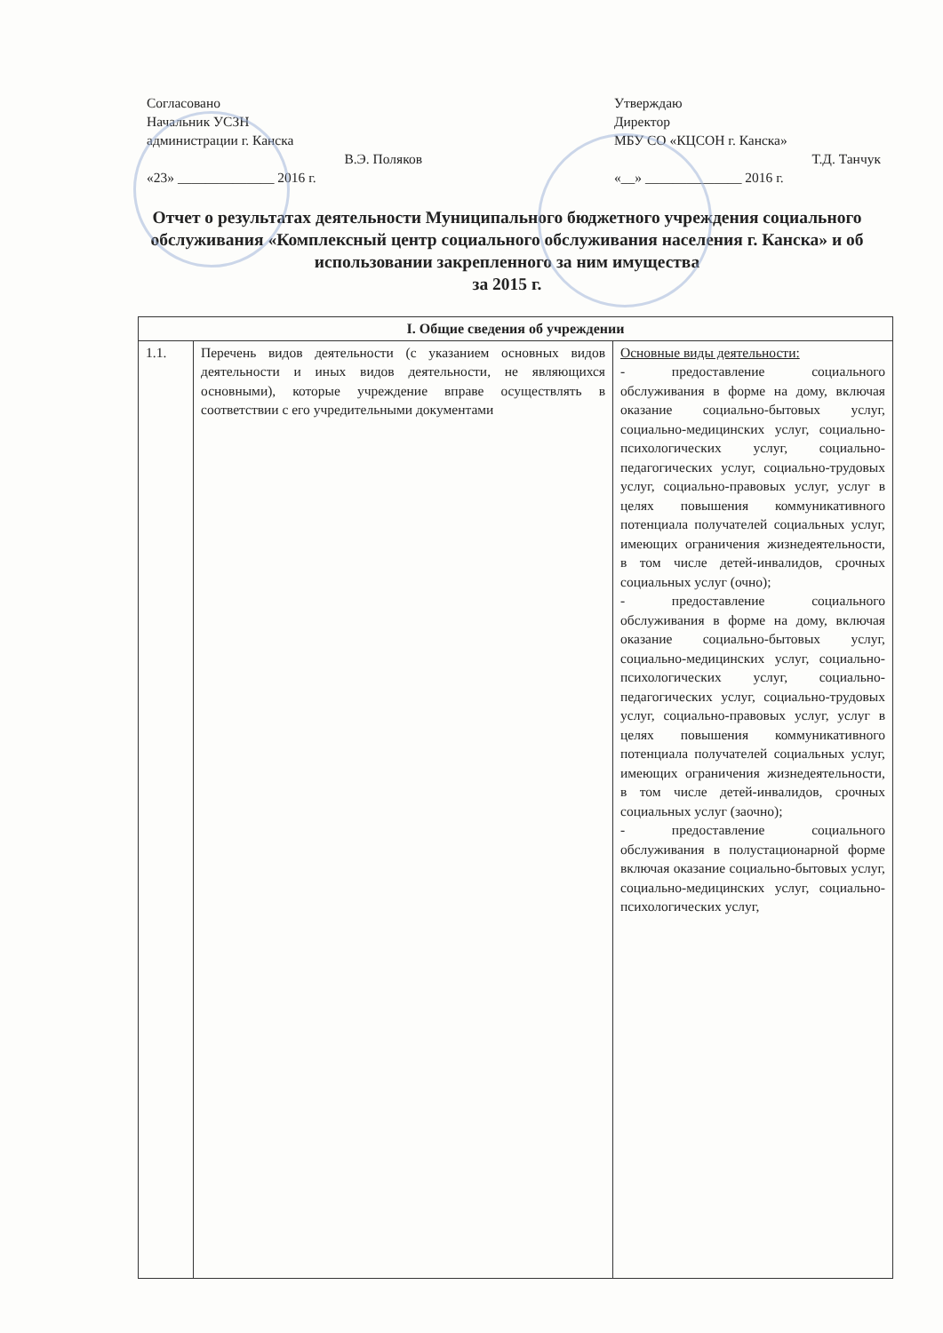Согласовано
Начальник УСЗН
администрации г. Канска
В.Э. Поляков
«23» ______________ 2016 г.
Утверждаю
Директор
МБУ СО «КЦСОН г. Канска»
Т.Д. Танчук
«__» ______________ 2016 г.
Отчет о результатах деятельности Муниципального бюджетного учреждения социального обслуживания «Комплексный центр социального обслуживания населения г. Канска» и об использовании закрепленного за ним имущества
за 2015 г.
| I. Общие сведения об учреждении | | |
| --- | --- | --- |
| 1.1. | Перечень видов деятельности (с указанием основных видов деятельности и иных видов деятельности, не являющихся основными), которые учреждение вправе осуществлять в соответствии с его учредительными документами | Основные виды деятельности: - предоставление социального обслуживания в форме на дому, включая оказание социально-бытовых услуг, социально-медицинских услуг, социально-психологических услуг, социально-педагогических услуг, социально-трудовых услуг, социально-правовых услуг, услуг в целях повышения коммуникативного потенциала получателей социальных услуг, имеющих ограничения жизнедеятельности, в том числе детей-инвалидов, срочных социальных услуг (очно); - предоставление социального обслуживания в форме на дому, включая оказание социально-бытовых услуг, социально-медицинских услуг, социально-психологических услуг, социально-педагогических услуг, социально-трудовых услуг, социально-правовых услуг, услуг в целях повышения коммуникативного потенциала получателей социальных услуг, имеющих ограничения жизнедеятельности, в том числе детей-инвалидов, срочных социальных услуг (заочно); - предоставление социального обслуживания в полустационарной форме включая оказание социально-бытовых услуг, социально-медицинских услуг, социально-психологических услуг, |